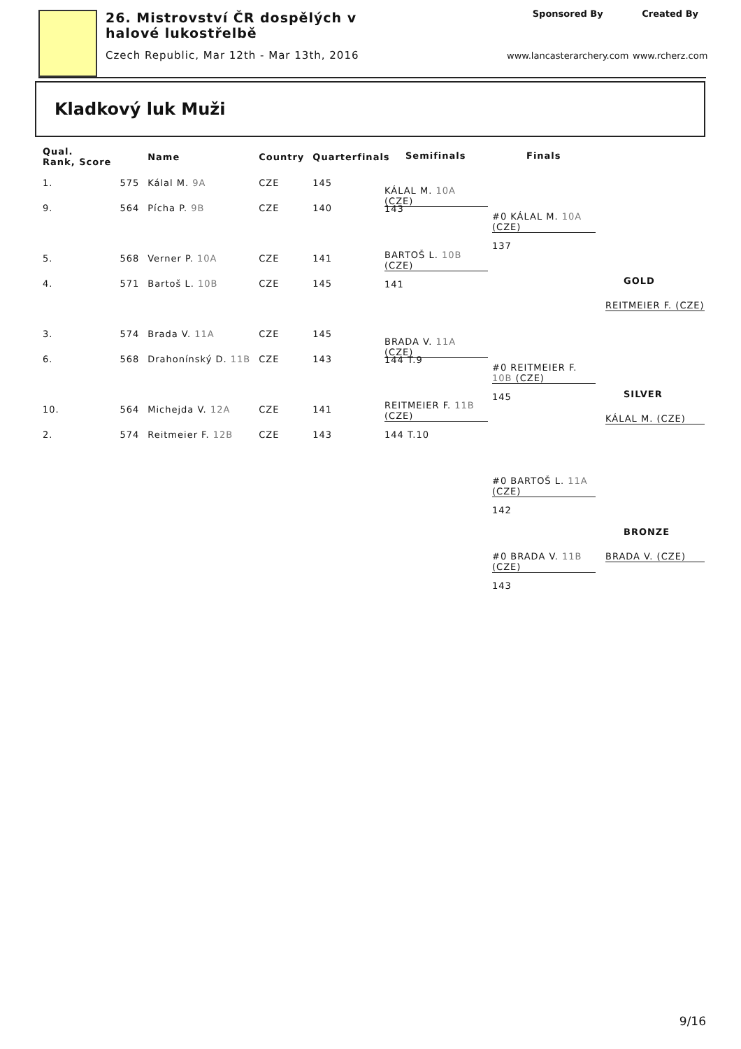26. Mistrovství ČR dospělých v halové lukostřelbě
Czech Republic, Mar 12th - Mar 13th, 2016
Sponsored By
www.lancasterarchery.com
Created By
www.rcherz.com
Kladkový luk Muži
| Qual. Rank, Score | | Name | Country | Quarterfinals |
| --- | --- | --- | --- | --- |
| 1. | 575 | Kálal M. 9A | CZE | 145 |
| 9. | 564 | Pícha P. 9B | CZE | 140 |
| 5. | 568 | Verner P. 10A | CZE | 141 |
| 4. | 571 | Bartoš L. 10B | CZE | 145 |
| 3. | 574 | Brada V. 11A | CZE | 145 |
| 6. | 568 | Drahonínský D. 11B | CZE | 143 |
| 10. | 564 | Michejda V. 12A | CZE | 141 |
| 2. | 574 | Reitmeier F. 12B | CZE | 143 |
Semifinals Finals
KÁLAL M. 10A (CZE)
143
BARTOŠ L. 10B (CZE)
141
BRADA V. 11A (CZE)
144 T.9
REITMEIER F. 11B (CZE)
144 T.10
#0 KÁLAL M. 10A (CZE)
137
#0 REITMEIER F. 10B (CZE)
145
GOLD
REITMEIER F. (CZE)
SILVER
KÁLAL M. (CZE)
#0 BARTOŠ L. 11A (CZE)
142
BRONZE
BRADA V. (CZE)
#0 BRADA V. 11B (CZE)
143
9/16